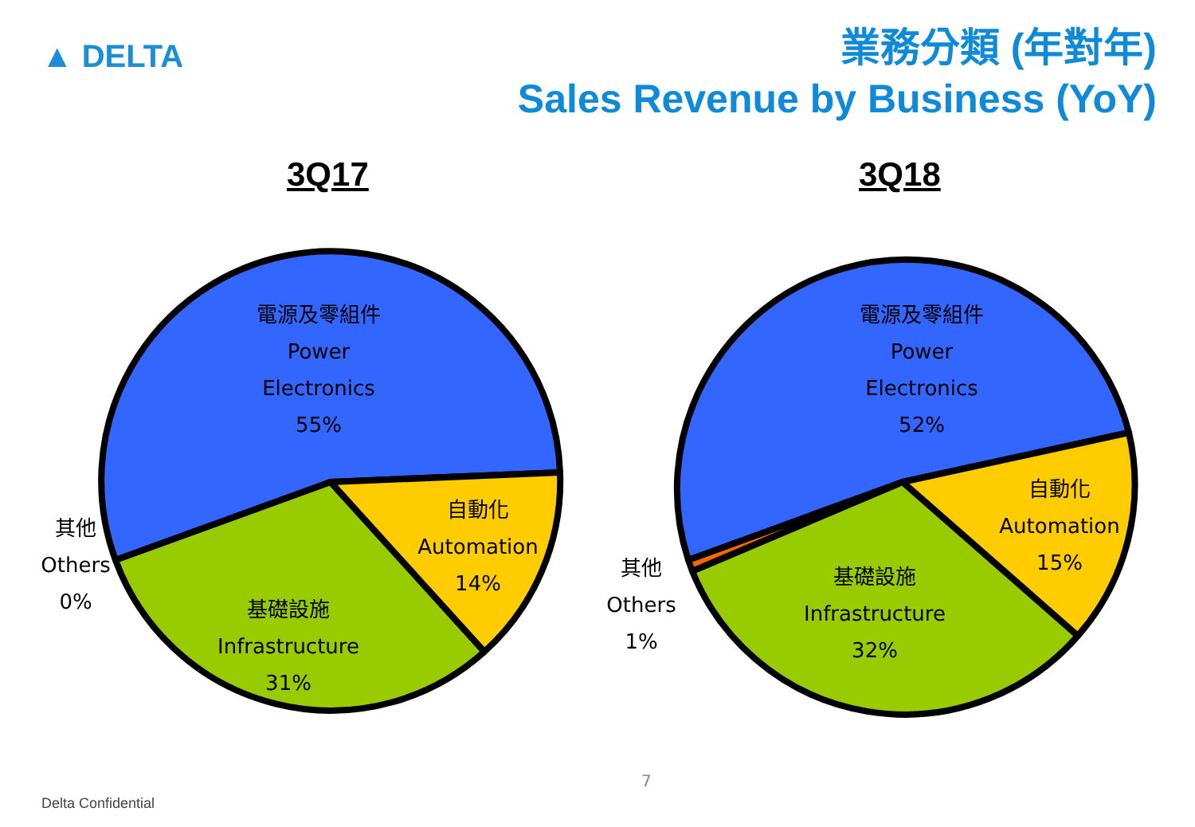▲ DELTA
業務分類 (年對年)
Sales Revenue by Business (YoY)
3Q17 3Q18
電源及零組件
Power
Electronics
55%
自動化
Automation
14%
基礎設施
Infrastructure
31%
其他
Others
0%
電源及零組件
Power
Electronics
52%
自動化
Automation
15%
基礎設施
Infrastructure
32%
其他
Others
1%
7
Delta Confidential